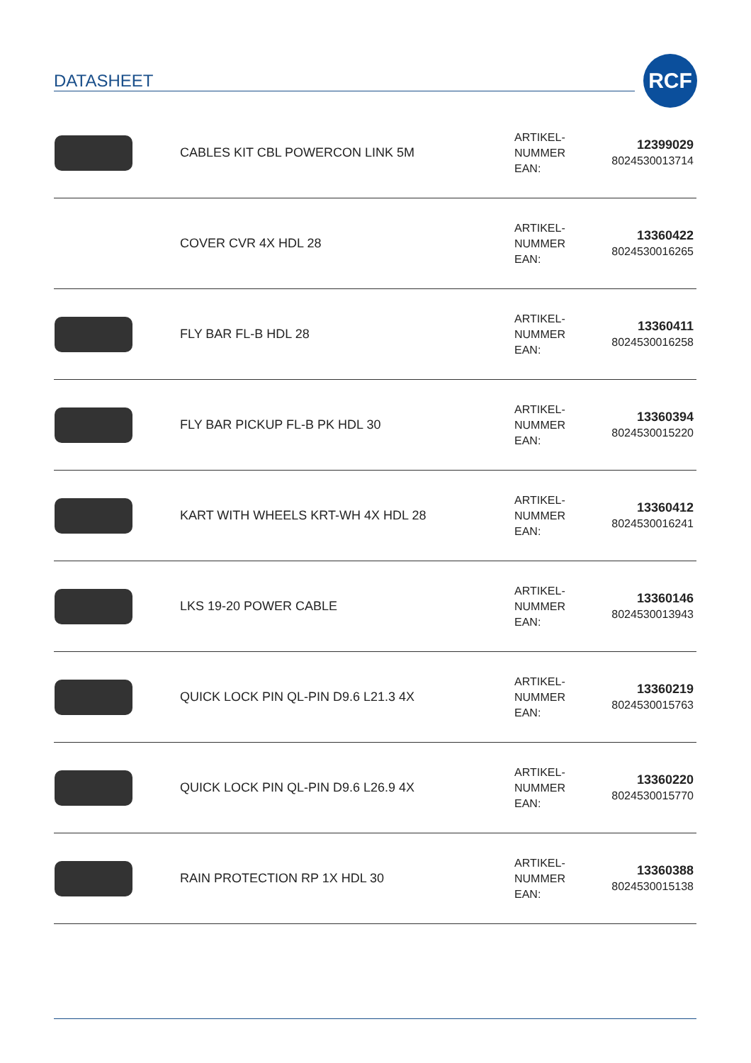DATASHEET
RCF
| | CABLES KIT CBL POWERCON LINK 5M | ARTIKEL- NUMMER EAN: | 12399029 8024530013714 |
| | COVER CVR 4X HDL 28 | ARTIKEL- NUMMER EAN: | 13360422 8024530016265 |
| | FLY BAR FL-B HDL 28 | ARTIKEL- NUMMER EAN: | 13360411 8024530016258 |
| | FLY BAR PICKUP FL-B PK HDL 30 | ARTIKEL- NUMMER EAN: | 13360394 8024530015220 |
| | KART WITH WHEELS KRT-WH 4X HDL 28 | ARTIKEL- NUMMER EAN: | 13360412 8024530016241 |
| | LKS 19-20 POWER CABLE | ARTIKEL- NUMMER EAN: | 13360146 8024530013943 |
| | QUICK LOCK PIN QL-PIN D9.6 L21.3 4X | ARTIKEL- NUMMER EAN: | 13360219 8024530015763 |
| | QUICK LOCK PIN QL-PIN D9.6 L26.9 4X | ARTIKEL- NUMMER EAN: | 13360220 8024530015770 |
| | RAIN PROTECTION RP 1X HDL 30 | ARTIKEL- NUMMER EAN: | 13360388 8024530015138 |